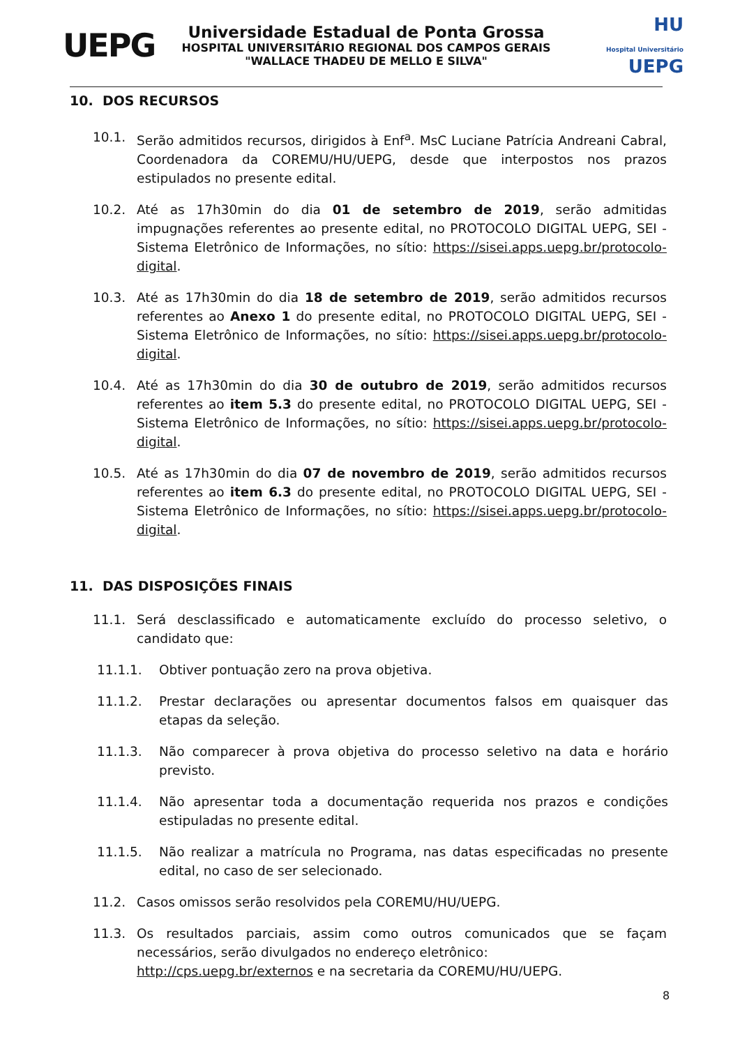UEPG
Universidade Estadual de Ponta Grossa
HOSPITAL UNIVERSITÁRIO REGIONAL DOS CAMPOS GERAIS
"WALLACE THADEU DE MELLO E SILVA"
HU
Hospital Universitário UEPG
10. DOS RECURSOS
10.1. Serão admitidos recursos, dirigidos à Enf<sup>a</sup>. MsC Luciane Patrícia Andreani Cabral, Coordenadora da COREMU/HU/UEPG, desde que interpostos nos prazos estipulados no presente edital.
10.2. Até as 17h30min do dia 01 de setembro de 2019, serão admitidas impugnações referentes ao presente edital, no PROTOCOLO DIGITAL UEPG, SEI - Sistema Eletrônico de Informações, no sítio: https://sisei.apps.uepg.br/protocolo-digital.
10.3. Até as 17h30min do dia 18 de setembro de 2019, serão admitidos recursos referentes ao Anexo 1 do presente edital, no PROTOCOLO DIGITAL UEPG, SEI - Sistema Eletrônico de Informações, no sítio: https://sisei.apps.uepg.br/protocolo-digital.
10.4. Até as 17h30min do dia 30 de outubro de 2019, serão admitidos recursos referentes ao item 5.3 do presente edital, no PROTOCOLO DIGITAL UEPG, SEI - Sistema Eletrônico de Informações, no sítio: https://sisei.apps.uepg.br/protocolo-digital.
10.5. Até as 17h30min do dia 07 de novembro de 2019, serão admitidos recursos referentes ao item 6.3 do presente edital, no PROTOCOLO DIGITAL UEPG, SEI - Sistema Eletrônico de Informações, no sítio: https://sisei.apps.uepg.br/protocolo-digital.
11. DAS DISPOSIÇÕES FINAIS
11.1. Será desclassificado e automaticamente excluído do processo seletivo, o candidato que:
11.1.1. Obtiver pontuação zero na prova objetiva.
11.1.2. Prestar declarações ou apresentar documentos falsos em quaisquer das etapas da seleção.
11.1.3. Não comparecer à prova objetiva do processo seletivo na data e horário previsto.
11.1.4. Não apresentar toda a documentação requerida nos prazos e condições estipuladas no presente edital.
11.1.5. Não realizar a matrícula no Programa, nas datas especificadas no presente edital, no caso de ser selecionado.
11.2. Casos omissos serão resolvidos pela COREMU/HU/UEPG.
11.3. Os resultados parciais, assim como outros comunicados que se façam necessários, serão divulgados no endereço eletrônico:
http://cps.uepg.br/externos e na secretaria da COREMU/HU/UEPG.
8